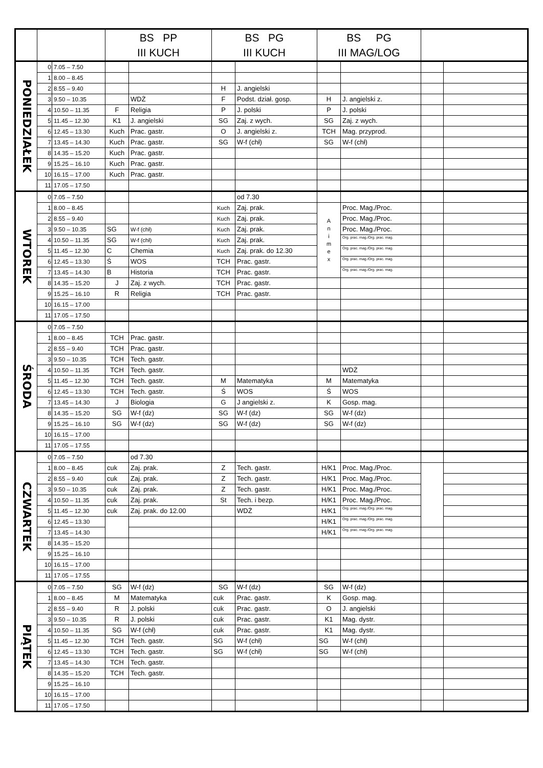| | | | BS PP III KUCH | | BS PG III KUCH | | BS PG III MAG/LOG | | | |
| --- | --- | --- | --- | --- | --- | --- | --- | --- | --- | --- |
| PONIEDZIAŁEK | 0 | 7.05 – 7.50 | | | | | | | | |
| | 1 | 8.00 – 8.45 | | | | | | | | |
| | 2 | 8.55 – 9.40 | | | H | J. angielski | | | | |
| | 3 | 9.50 – 10.35 | | WDŻ | F | Podst. dział. gosp. | H | J. angielski z. | | |
| | 4 | 10.50 – 11.35 | F | Religia | P | J. polski | P | J. polski | | |
| | 5 | 11.45 – 12.30 | K1 | J. angielski | SG | Zaj. z wych. | SG | Zaj. z wych. | | |
| | 6 | 12.45 – 13.30 | Kuch | Prac. gastr. | O | J. angielski z. | TCH | Mag. przyprod. | | |
| | 7 | 13.45 – 14.30 | Kuch | Prac. gastr. | SG | W-f (chł) | SG | W-f (chł) | | |
| | 8 | 14.35 – 15.20 | Kuch | Prac. gastr. | | | | | | |
| | 9 | 15.25 – 16.10 | Kuch | Prac. gastr. | | | | | | |
| | 10 | 16.15 – 17.00 | Kuch | Prac. gastr. | | | | | | |
| | 11 | 17.05 – 17.50 | | | | | | | | |
| WTOREK | 0 | 7.05 – 7.50 | | | | od 7.30 | | | | |
| | 1 | 8.00 – 8.45 | | | Kuch | Zaj. prak. | A n i m e x | Proc. Mag./Proc. | | |
| | 2 | 8.55 – 9.40 | | | Kuch | Zaj. prak. | | Proc. Mag./Proc. | | |
| | 3 | 9.50 – 10.35 | SG | W-f (chł) | Kuch | Zaj. prak. | | Proc. Mag./Proc. | | |
| | 4 | 10.50 – 11.35 | SG | W-f (chł) | Kuch | Zaj. prak. | | Org. prac. mag./Org. prac. mag. | | |
| | 5 | 11.45 – 12.30 | C | Chemia | Kuch | Zaj. prak. do 12.30 | | Org. prac. mag./Org. prac. mag. | | |
| | 6 | 12.45 – 13.30 | Ś | WOS | TCH | Prac. gastr. | | Org. prac. mag./Org. prac. mag. | | |
| | 7 | 13.45 – 14.30 | B | Historia | TCH | Prac. gastr. | | Org. prac. mag./Org. prac. mag. | | |
| | 8 | 14.35 – 15.20 | J | Zaj. z wych. | TCH | Prac. gastr. | | | | |
| | 9 | 15.25 – 16.10 | R | Religia | TCH | Prac. gastr. | | | | |
| | 10 | 16.15 – 17.00 | | | | | | | | |
| | 11 | 17.05 – 17.50 | | | | | | | | |
| ŚRODA | 0 | 7.05 – 7.50 | | | | | | | | |
| | 1 | 8.00 – 8.45 | TCH | Prac. gastr. | | | | | | |
| | 2 | 8.55 – 9.40 | TCH | Prac. gastr. | | | | | | |
| | 3 | 9.50 – 10.35 | TCH | Tech. gastr. | | | | | | |
| | 4 | 10.50 – 11.35 | TCH | Tech. gastr. | | | | WDŻ | | |
| | 5 | 11.45 – 12.30 | TCH | Tech. gastr. | M | Matematyka | M | Matematyka | | |
| | 6 | 12.45 – 13.30 | TCH | Tech. gastr. | Ś | WOS | Ś | WOS | | |
| | 7 | 13.45 – 14.30 | J | Biologia | G | J angielski z. | K | Gosp. mag. | | |
| | 8 | 14.35 – 15.20 | SG | W-f (dz) | SG | W-f (dz) | SG | W-f (dz) | | |
| | 9 | 15.25 – 16.10 | SG | W-f (dz) | SG | W-f (dz) | SG | W-f (dz) | | |
| | 10 | 16.15 – 17.00 | | | | | | | | |
| | 11 | 17.05 – 17.55 | | | | | | | | |
| CZWARTEK | 0 | 7.05 – 7.50 | | od 7.30 | | | | | | |
| | 1 | 8.00 – 8.45 | cuk | Zaj. prak. | Z | Tech. gastr. | H/K1 | Proc. Mag./Proc. | | |
| | 2 | 8.55 – 9.40 | cuk | Zaj. prak. | Z | Tech. gastr. | H/K1 | Proc. Mag./Proc. | | |
| | 3 | 9.50 – 10.35 | cuk | Zaj. prak. | Z | Tech. gastr. | H/K1 | Proc. Mag./Proc. | | |
| | 4 | 10.50 – 11.35 | cuk | Zaj. prak. | St | Tech. i bezp. | H/K1 | Proc. Mag./Proc. | | |
| | 5 | 11.45 – 12.30 | cuk | Zaj. prak. do 12.00 | | WDŻ | H/K1 | Org. prac. mag./Org. prac. mag. | | |
| | 6 | 12.45 – 13.30 | | | | | H/K1 | Org. prac. mag./Org. prac. mag. | | |
| | 7 | 13.45 – 14.30 | | | | | H/K1 | Org. prac. mag./Org. prac. mag. | | |
| | 8 | 14.35 – 15.20 | | | | | | | | |
| | 9 | 15.25 – 16.10 | | | | | | | | |
| | 10 | 16.15 – 17.00 | | | | | | | | |
| | 11 | 17.05 – 17.55 | | | | | | | | |
| PIĄTEK | 0 | 7.05 – 7.50 | SG | W-f (dz) | SG | W-f (dz) | SG | W-f (dz) | | |
| | 1 | 8.00 – 8.45 | M | Matematyka | cuk | Prac. gastr. | K | Gosp. mag. | | |
| | 2 | 8.55 – 9.40 | R | J. polski | cuk | Prac. gastr. | O | J. angielski | | |
| | 3 | 9.50 – 10.35 | R | J. polski | cuk | Prac. gastr. | K1 | Mag. dystr. | | |
| | 4 | 10.50 – 11.35 | SG | W-f (chł) | cuk | Prac. gastr. | K1 | Mag. dystr. | | |
| | 5 | 11.45 – 12.30 | TCH | Tech. gastr. | SG | W-f (chł) | SG | W-f (chł) | | |
| | 6 | 12.45 – 13.30 | TCH | Tech. gastr. | SG | W-f (chł) | SG | W-f (chł) | | |
| | 7 | 13.45 – 14.30 | TCH | Tech. gastr. | | | | | | |
| | 8 | 14.35 – 15.20 | TCH | Tech. gastr. | | | | | | |
| | 9 | 15.25 – 16.10 | | | | | | | | |
| | 10 | 16.15 – 17.00 | | | | | | | | |
| | 11 | 17.05 – 17.50 | | | | | | | | |